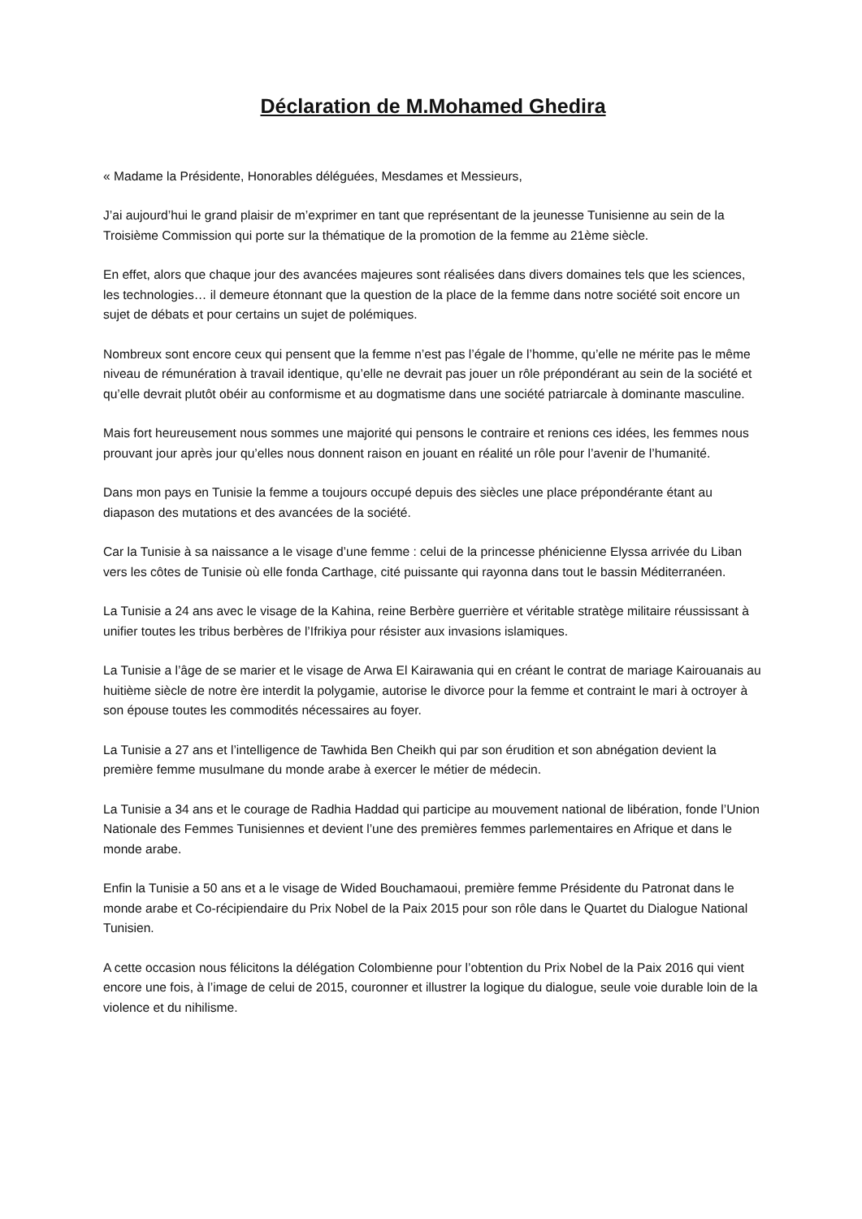Déclaration de M.Mohamed Ghedira
« Madame la Présidente, Honorables déléguées, Mesdames et Messieurs,
J’ai aujourd’hui le grand plaisir de m’exprimer en tant que représentant de la jeunesse Tunisienne au sein de la Troisième Commission qui porte sur la thématique de la promotion de la femme au 21ème siècle.
En effet, alors que chaque jour des avancées majeures sont réalisées dans divers domaines tels que les sciences, les technologies… il demeure étonnant que la question de la place de la femme dans notre société soit encore un sujet de débats et pour certains un sujet de polémiques.
Nombreux sont encore ceux qui pensent que la femme n’est pas l’égale de l’homme, qu’elle ne mérite pas le même niveau de rémunération à travail identique, qu’elle ne devrait pas jouer un rôle prépondérant au sein de la société et qu’elle devrait plutôt obéir au conformisme et au dogmatisme dans une société patriarcale à dominante masculine.
Mais fort heureusement nous sommes une majorité qui pensons le contraire et renions ces idées, les femmes nous prouvant jour après jour qu’elles nous donnent raison en jouant en réalité un rôle pour l’avenir de l’humanité.
Dans mon pays en Tunisie la femme a toujours occupé depuis des siècles une place prépondérante étant au diapason des mutations et des avancées de la société.
Car la Tunisie à sa naissance a le visage d’une femme : celui de la princesse phénicienne Elyssa arrivée du Liban vers les côtes de Tunisie où elle fonda Carthage, cité puissante qui rayonna dans tout le bassin Méditerranéen.
La Tunisie a 24 ans avec le visage de la Kahina, reine Berbère guerrière et véritable stratège militaire réussissant à unifier toutes les tribus berbères de l’Ifrikiya pour résister aux invasions islamiques.
La Tunisie a l’âge de se marier et le visage de Arwa El Kairawania qui en créant le contrat de mariage Kairouanais au huitième siècle de notre ère interdit la polygamie, autorise le divorce pour la femme et contraint le mari à octroyer à son épouse toutes les commodités nécessaires au foyer.
La Tunisie a 27 ans et l’intelligence de Tawhida Ben Cheikh qui par son érudition et son abnégation devient la première femme musulmane du monde arabe à exercer le métier de médecin.
La Tunisie a 34 ans et le courage de Radhia Haddad qui participe au mouvement national de libération, fonde l’Union Nationale des Femmes Tunisiennes et devient l’une des premières femmes parlementaires en Afrique et dans le monde arabe.
Enfin la Tunisie a 50 ans et a le visage de Wided Bouchamaoui, première femme Présidente du Patronat dans le monde arabe et Co-récipiendaire du Prix Nobel de la Paix 2015 pour son rôle dans le Quartet du Dialogue National Tunisien.
A cette occasion nous félicitons la délégation Colombienne pour l’obtention du Prix Nobel de la Paix 2016 qui vient encore une fois, à l’image de celui de 2015, couronner et illustrer la logique du dialogue, seule voie durable loin de la violence et du nihilisme.